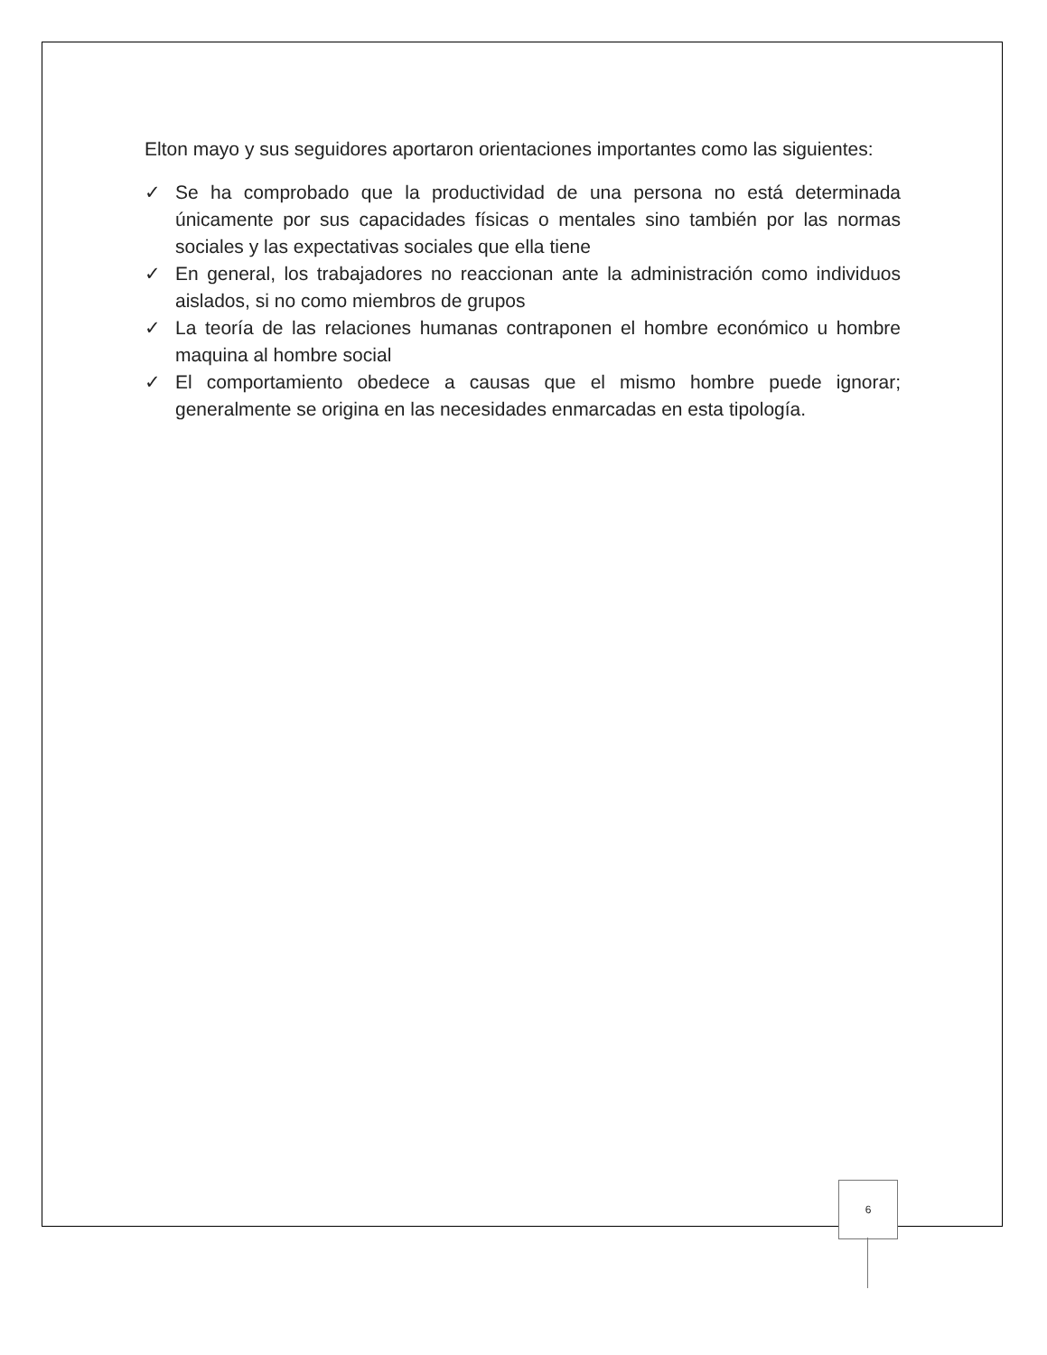Elton mayo y sus seguidores aportaron orientaciones importantes como las siguientes:
✓ Se ha comprobado que la productividad de una persona no está determinada únicamente por sus capacidades físicas o mentales sino también por las normas sociales y las expectativas sociales que ella tiene
✓ En general, los trabajadores no reaccionan ante la administración como individuos aislados, si no como miembros de grupos
✓ La teoría de las relaciones humanas contraponen el hombre económico u hombre maquina al hombre social
✓ El comportamiento obedece a causas que el mismo hombre puede ignorar; generalmente se origina en las necesidades enmarcadas en esta tipología.
6